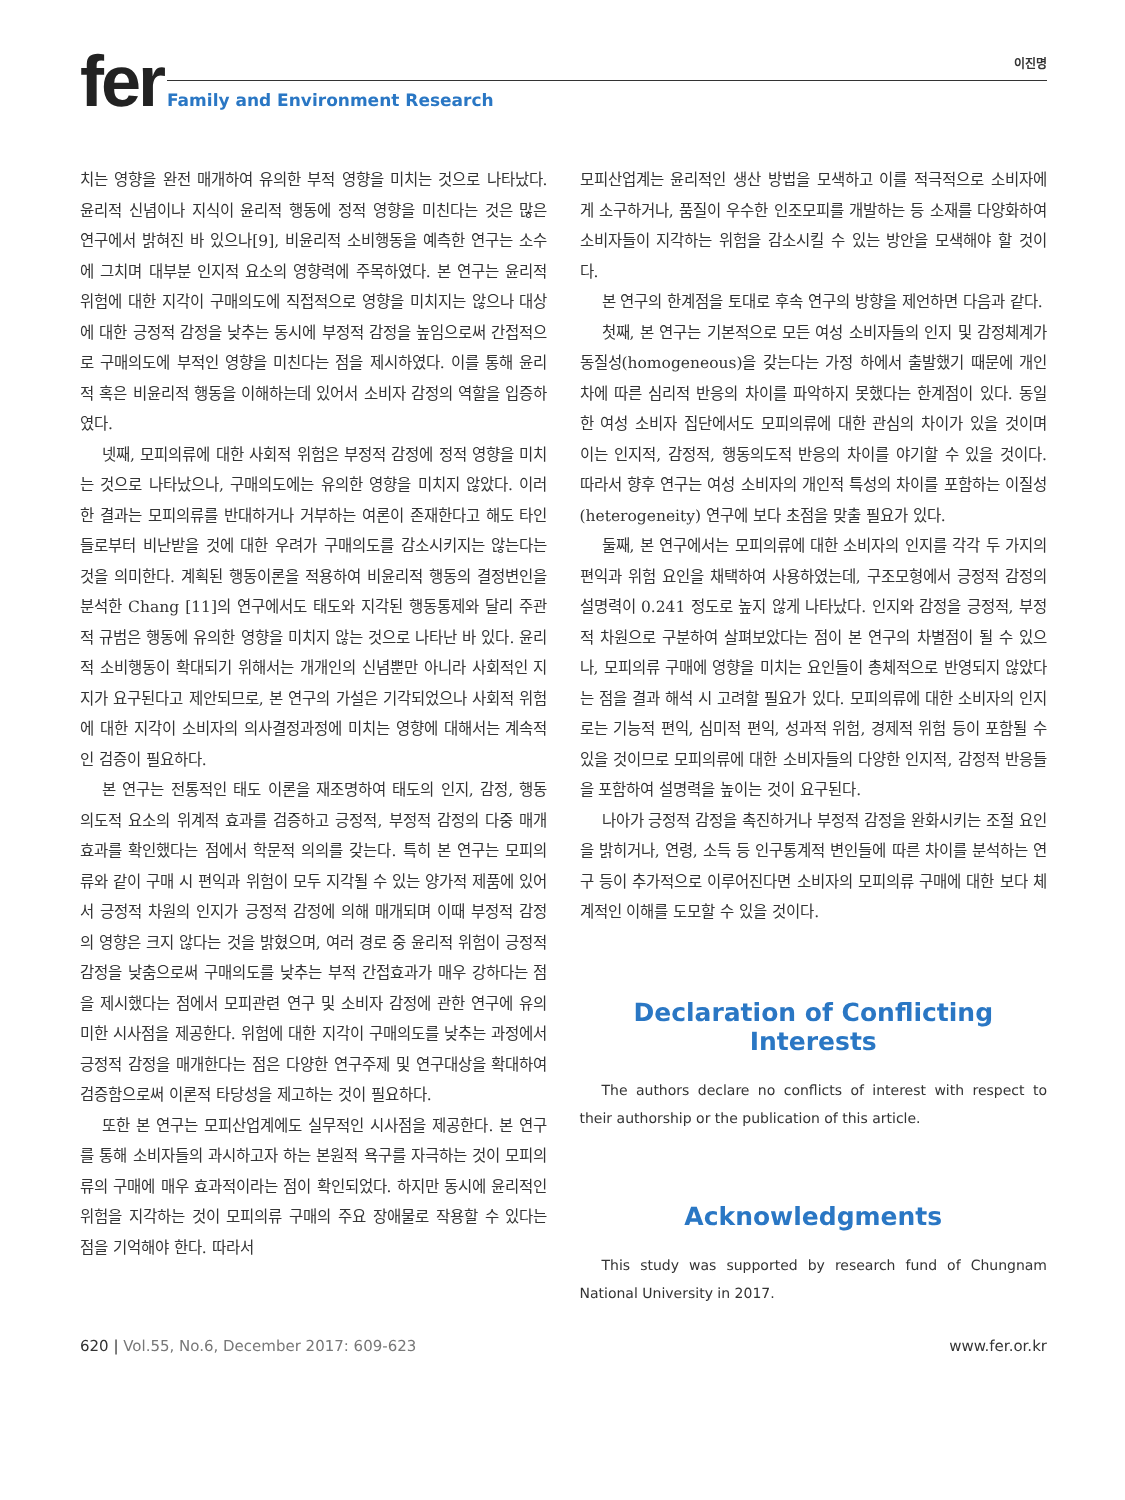fer 이진명
Family and Environment Research
치는 영향을 완전 매개하여 유의한 부적 영향을 미치는 것으로 나타났다. 윤리적 신념이나 지식이 윤리적 행동에 정적 영향을 미친다는 것은 많은 연구에서 밝혀진 바 있으나[9], 비윤리적 소비행동을 예측한 연구는 소수에 그치며 대부분 인지적 요소의 영향력에 주목하였다. 본 연구는 윤리적 위험에 대한 지각이 구매의도에 직접적으로 영향을 미치지는 않으나 대상에 대한 긍정적 감정을 낮추는 동시에 부정적 감정을 높임으로써 간접적으로 구매의도에 부적인 영향을 미친다는 점을 제시하였다. 이를 통해 윤리적 혹은 비윤리적 행동을 이해하는데 있어서 소비자 감정의 역할을 입증하였다.
넷째, 모피의류에 대한 사회적 위험은 부정적 감정에 정적 영향을 미치는 것으로 나타났으나, 구매의도에는 유의한 영향을 미치지 않았다. 이러한 결과는 모피의류를 반대하거나 거부하는 여론이 존재한다고 해도 타인들로부터 비난받을 것에 대한 우려가 구매의도를 감소시키지는 않는다는 것을 의미한다. 계획된 행동이론을 적용하여 비윤리적 행동의 결정변인을 분석한 Chang [11]의 연구에서도 태도와 지각된 행동통제와 달리 주관적 규범은 행동에 유의한 영향을 미치지 않는 것으로 나타난 바 있다. 윤리적 소비행동이 확대되기 위해서는 개개인의 신념뿐만 아니라 사회적인 지지가 요구된다고 제안되므로, 본 연구의 가설은 기각되었으나 사회적 위험에 대한 지각이 소비자의 의사결정과정에 미치는 영향에 대해서는 계속적인 검증이 필요하다.
본 연구는 전통적인 태도 이론을 재조명하여 태도의 인지, 감정, 행동의도적 요소의 위계적 효과를 검증하고 긍정적, 부정적 감정의 다중 매개효과를 확인했다는 점에서 학문적 의의를 갖는다. 특히 본 연구는 모피의류와 같이 구매 시 편익과 위험이 모두 지각될 수 있는 양가적 제품에 있어서 긍정적 차원의 인지가 긍정적 감정에 의해 매개되며 이때 부정적 감정의 영향은 크지 않다는 것을 밝혔으며, 여러 경로 중 윤리적 위험이 긍정적 감정을 낮춤으로써 구매의도를 낮추는 부적 간접효과가 매우 강하다는 점을 제시했다는 점에서 모피관련 연구 및 소비자 감정에 관한 연구에 유의미한 시사점을 제공한다. 위험에 대한 지각이 구매의도를 낮추는 과정에서 긍정적 감정을 매개한다는 점은 다양한 연구주제 및 연구대상을 확대하여 검증함으로써 이론적 타당성을 제고하는 것이 필요하다.
또한 본 연구는 모피산업계에도 실무적인 시사점을 제공한다. 본 연구를 통해 소비자들의 과시하고자 하는 본원적 욕구를 자극하는 것이 모피의류의 구매에 매우 효과적이라는 점이 확인되었다. 하지만 동시에 윤리적인 위험을 지각하는 것이 모피의류 구매의 주요 장애물로 작용할 수 있다는 점을 기억해야 한다. 따라서
모피산업계는 윤리적인 생산 방법을 모색하고 이를 적극적으로 소비자에게 소구하거나, 품질이 우수한 인조모피를 개발하는 등 소재를 다양화하여 소비자들이 지각하는 위험을 감소시킬 수 있는 방안을 모색해야 할 것이다.
본 연구의 한계점을 토대로 후속 연구의 방향을 제언하면 다음과 같다.
첫째, 본 연구는 기본적으로 모든 여성 소비자들의 인지 및 감정체계가 동질성(homogeneous)을 갖는다는 가정 하에서 출발했기 때문에 개인차에 따른 심리적 반응의 차이를 파악하지 못했다는 한계점이 있다. 동일한 여성 소비자 집단에서도 모피의류에 대한 관심의 차이가 있을 것이며 이는 인지적, 감정적, 행동의도적 반응의 차이를 야기할 수 있을 것이다. 따라서 향후 연구는 여성 소비자의 개인적 특성의 차이를 포함하는 이질성(heterogeneity) 연구에 보다 초점을 맞출 필요가 있다.
둘째, 본 연구에서는 모피의류에 대한 소비자의 인지를 각각 두 가지의 편익과 위험 요인을 채택하여 사용하였는데, 구조모형에서 긍정적 감정의 설명력이 0.241 정도로 높지 않게 나타났다. 인지와 감정을 긍정적, 부정적 차원으로 구분하여 살펴보았다는 점이 본 연구의 차별점이 될 수 있으나, 모피의류 구매에 영향을 미치는 요인들이 총체적으로 반영되지 않았다는 점을 결과 해석 시 고려할 필요가 있다. 모피의류에 대한 소비자의 인지로는 기능적 편익, 심미적 편익, 성과적 위험, 경제적 위험 등이 포함될 수 있을 것이므로 모피의류에 대한 소비자들의 다양한 인지적, 감정적 반응들을 포함하여 설명력을 높이는 것이 요구된다.
나아가 긍정적 감정을 촉진하거나 부정적 감정을 완화시키는 조절 요인을 밝히거나, 연령, 소득 등 인구통계적 변인들에 따른 차이를 분석하는 연구 등이 추가적으로 이루어진다면 소비자의 모피의류 구매에 대한 보다 체계적인 이해를 도모할 수 있을 것이다.
Declaration of Conflicting Interests
The authors declare no conflicts of interest with respect to their authorship or the publication of this article.
Acknowledgments
This study was supported by research fund of Chungnam National University in 2017.
620 | Vol.55, No.6, December 2017: 609-623 www.fer.or.kr